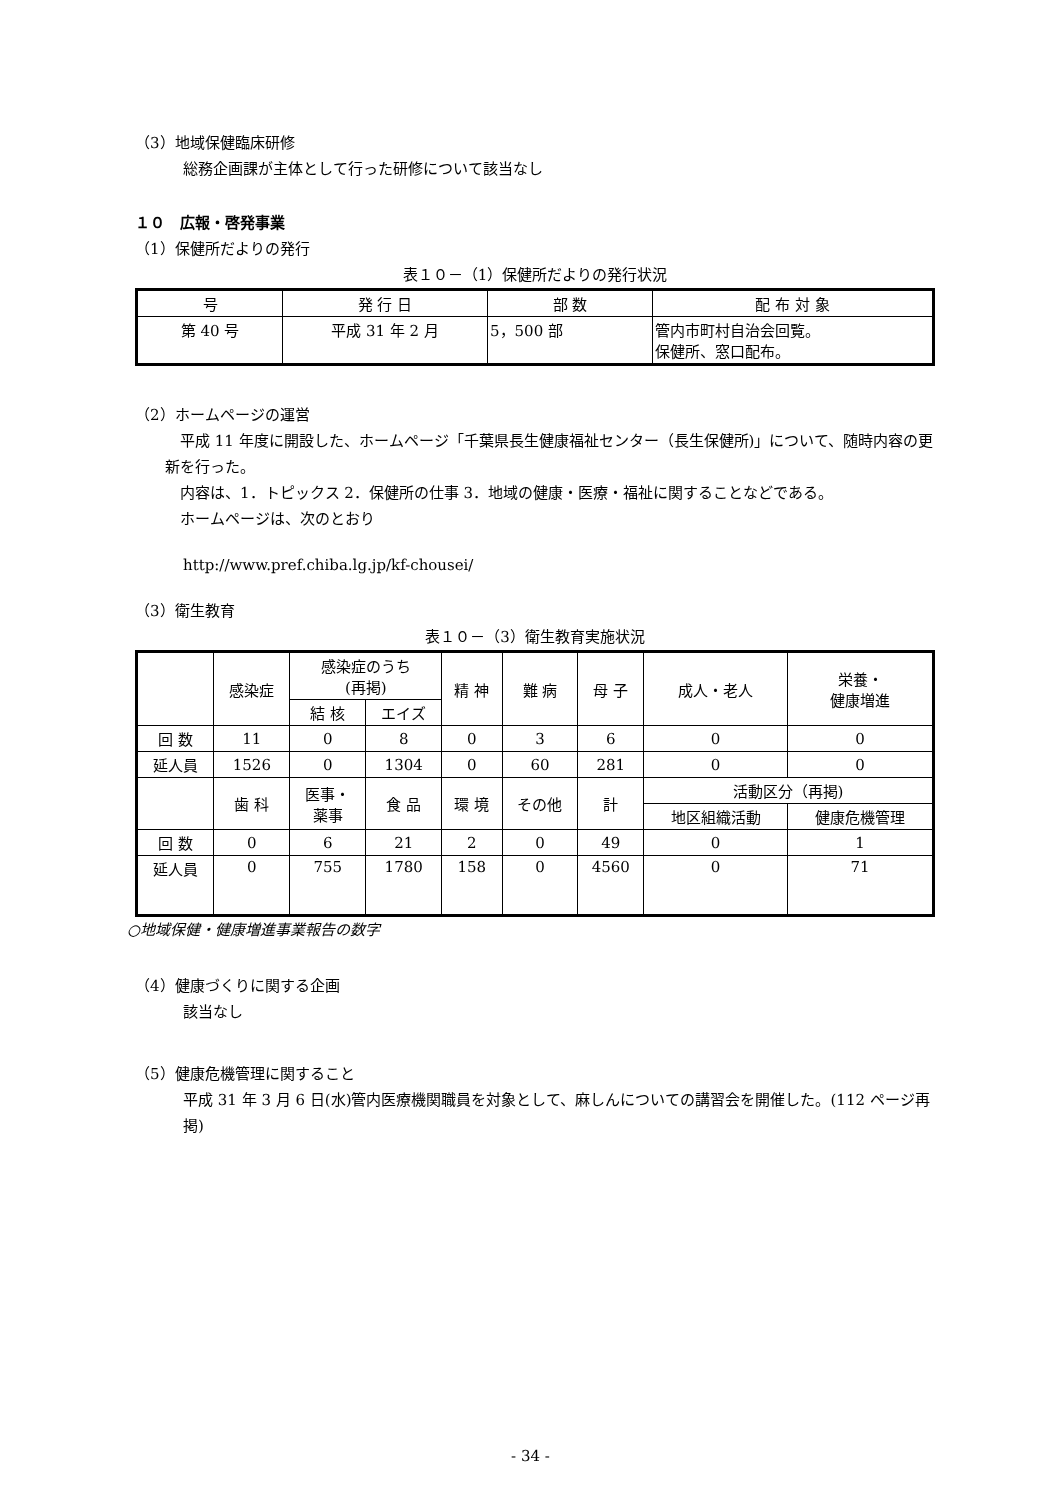（3）地域保健臨床研修
総務企画課が主体として行った研修について該当なし
１０　広報・啓発事業
（1）保健所だよりの発行
表１０－（1）保健所だよりの発行状況
| 号 | 発 行 日 | 部 数 | 配 布 対 象 |
| --- | --- | --- | --- |
| 第 40 号 | 平成 31 年 2 月 | 5，500 部 | 管内市町村自治会回覧。 保健所、窓口配布。 |
（2）ホームページの運営
　平成 11 年度に開設した、ホームページ「千葉県長生健康福祉センター（長生保健所)」について、随時内容の更新を行った。
　内容は、1．トピックス 2．保健所の仕事 3．地域の健康・医療・福祉に関することなどである。
　ホームページは、次のとおり
http://www.pref.chiba.lg.jp/kf-chousei/
（3）衛生教育
表１０－（3）衛生教育実施状況
| | 感染症 | 感染症のうち (再掲) | | 精 神 | 難 病 | 母 子 | 成人・老人 | 栄養・ 健康増進 |
| | | 結 核 | エイズ | | | | | |
| 回 数 | 11 | 0 | 8 | 0 | 3 | 6 | 0 | 0 |
| 延人員 | 1526 | 0 | 1304 | 0 | 60 | 281 | 0 | 0 |
| | 歯 科 | 医事・ 薬事 | 食 品 | 環 境 | その他 | 計 | 活動区分（再掲) | |
| | | | | | | | 地区組織活動 | 健康危機管理 |
| 回 数 | 0 | 6 | 21 | 2 | 0 | 49 | 0 | 1 |
| 延人員 | 0 | 755 | 1780 | 158 | 0 | 4560 | 0 | 71 |
○地域保健・健康増進事業報告の数字
（4）健康づくりに関する企画
該当なし
（5）健康危機管理に関すること
平成 31 年 3 月 6 日(水)管内医療機関職員を対象として、麻しんについての講習会を開催した。(112 ページ再掲)
- 34 -